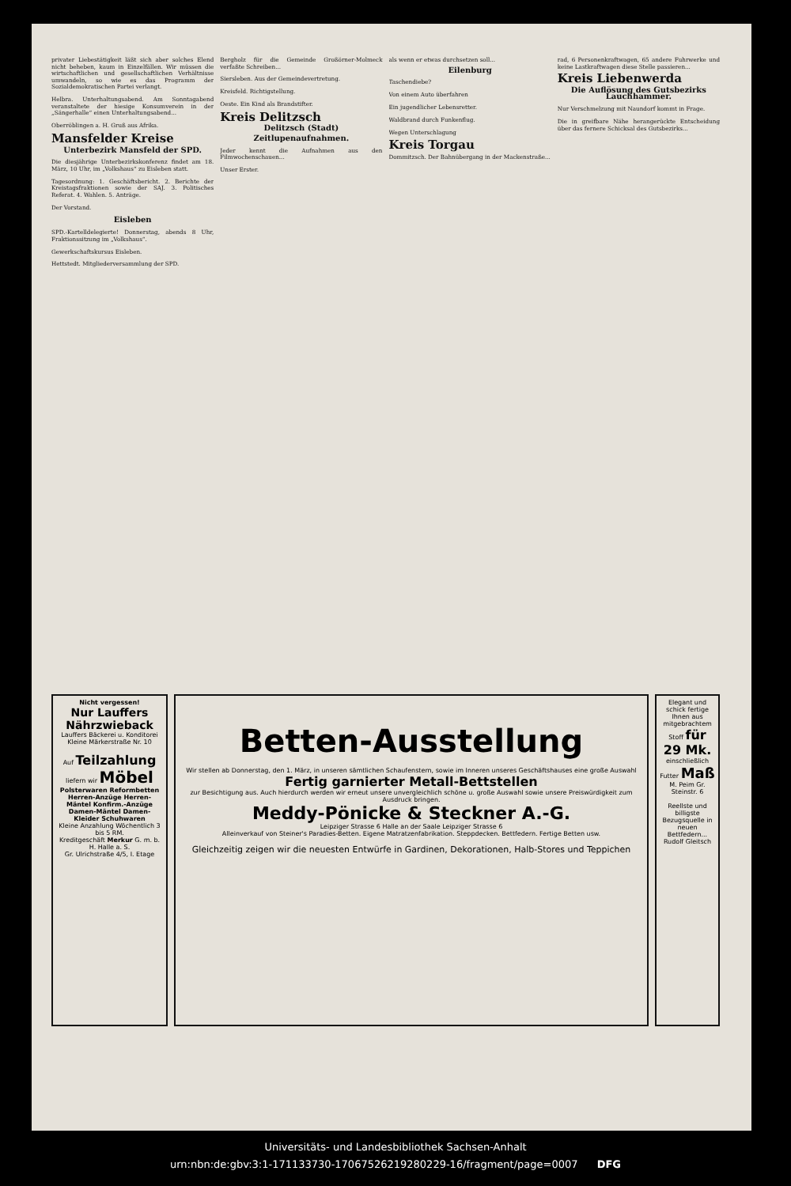privater Liebestätigkeit läßt sich aber solches Elend nicht beheben, kaum in Einzelfällen. Wir müssen die wirtschaftlichen und gesellschaftlichen Verhältnisse umwandeln, so wie es das Programm der Sozialdemokratischen Partei verlangt.
Helbra. Unterhaltungsabend. Am Sonntagabend veranstaltete der hiesige Konsumverein in der „Sängerhalle“ einen Unterhaltungsabend...
Oberröblingen a. H. Gruß aus Afrika.
Mansfelder Kreise
Unterbezirk Mansfeld der SPD.
Die diesjährige Unterbezirkskonferenz findet am 18. März, 10 Uhr, im „Volkshaus“ zu Eisleben statt.
Tagesordnung: 1. Geschäftsbericht. 2. Berichte der Kreistagsfraktionen sowie der SAJ. 3. Politisches Referat. 4. Wahlen. 5. Anträge.
Der Vorstand.
Eisleben
SPD.-Kartelldelegierte! Donnerstag, abends 8 Uhr, Fraktionssitzung im „Volkshaus“.
Gewerkschaftskursus Eisleben.
Hettstedt. Mitgliederversammlung der SPD.
Bergholz für die Gemeinde Großörner-Molmeck verfaßte Schreiben...
Siersleben. Aus der Gemeindevertretung.
Kreisfeld. Richtigstellung.
Oeste. Ein Kind als Brandstifter.
Kreis Delitzsch
Delitzsch (Stadt)
Zeitlupenaufnahmen.
Jeder kennt die Aufnahmen aus den Filmwochenschauen...
Unser Erster.
als wenn er etwas durchsetzen soll...
Eilenburg
Taschendiebe?
Von einem Auto überfahren
Ein jugendlicher Lebensretter.
Waldbrand durch Funkenflug.
Wegen Unterschlagung
Kreis Torgau
Dommitzsch. Der Bahnübergang in der Mackenstraße...
rad, 6 Personenkraftwagen, 65 andere Fuhrwerke und keine Lastkraftwagen diese Stelle passieren...
Kreis Liebenwerda
Die Auflösung des Gutsbezirks Lauchhammer.
Nur Verschmelzung mit Naundorf kommt in Frage.
Die in greifbare Nähe herangerückte Entscheidung über das fernere Schicksal des Gutsbezirks...
Nicht vergessen!
Nur Lauffers Nährzwieback
Lauffers Bäckerei u. Konditorei Kleine Märkerstraße Nr. 10
Auf Teilzahlung liefern wir Möbel
Polsterwaren Reformbetten Herren-Anzüge Herren-Mäntel Konfirm.-Anzüge Damen-Mäntel Damen-Kleider Schuhwaren
Kleine Anzahlung Wöchentlich 3 bis 5 RM.
Kreditgeschäft Merkur G. m. b. H. Halle a. S.
Gr. Ulrichstraße 4/5, I. Etage
Betten-Ausstellung
Wir stellen ab Donnerstag, den 1. März, in unseren sämtlichen Schaufenstern, sowie im Inneren unseres Geschäftshauses eine große Auswahl
Fertig garnierter Metall-Bettstellen
zur Besichtigung aus. Auch hierdurch werden wir erneut unsere unvergleichlich schöne u. große Auswahl sowie unsere Preiswürdigkeit zum Ausdruck bringen.
Meddy-Pönicke & Steckner A.-G.
Leipziger Strasse 6 Halle an der Saale Leipziger Strasse 6
Alleinverkauf von Steiner's Paradies-Betten. Eigene Matratzenfabrikation. Steppdecken. Bettfedern. Fertige Betten usw.
Gleichzeitig zeigen wir die neuesten Entwürfe in Gardinen, Dekorationen, Halb-Stores und Teppichen
Elegant und schick fertige Ihnen aus mitgebrachtem Stoff für 29 Mk. einschließlich Futter Maß M. Peim Gr. Steinstr. 6
Reellste und billigste Bezugsquelle in neuen Bettfedern... Rudolf Gleitsch
Universitäts- und Landesbibliothek Sachsen-Anhalt
urn:nbn:de:gbv:3:1-171133730-17067526219280229-16/fragment/page=0007 DFG